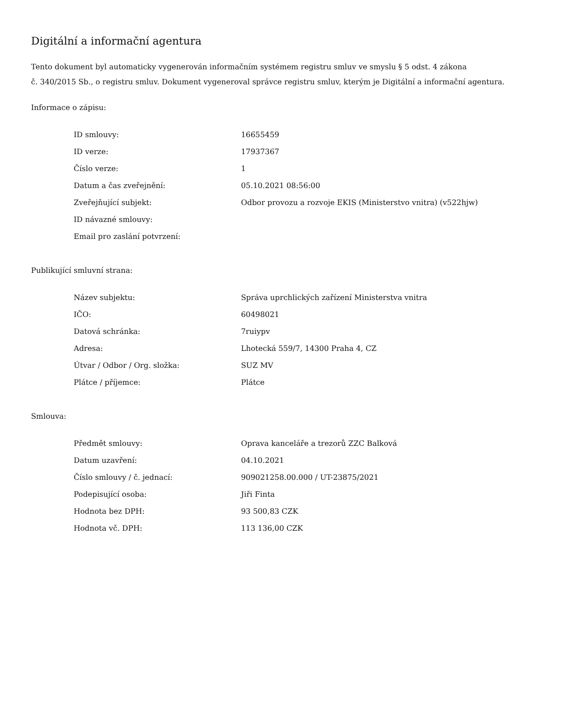Digitální a informační agentura
Tento dokument byl automaticky vygenerován informačním systémem registru smluv ve smyslu § 5 odst. 4 zákona
č. 340/2015 Sb., o registru smluv. Dokument vygeneroval správce registru smluv, kterým je Digitální a informační agentura.
Informace o zápisu:
| ID smlouvy: | 16655459 |
| ID verze: | 17937367 |
| Číslo verze: | 1 |
| Datum a čas zveřejnění: | 05.10.2021 08:56:00 |
| Zveřejňující subjekt: | Odbor provozu a rozvoje EKIS (Ministerstvo vnitra) (v522hjw) |
| ID návazné smlouvy: | |
| Email pro zaslání potvrzení: | |
Publikující smluvní strana:
| Název subjektu: | Správa uprchlických zařízení Ministerstva vnitra |
| IČO: | 60498021 |
| Datová schránka: | 7ruiypv |
| Adresa: | Lhotecká 559/7, 14300 Praha 4, CZ |
| Útvar / Odbor / Org. složka: | SUZ MV |
| Plátce / příjemce: | Plátce |
Smlouva:
| Předmět smlouvy: | Oprava kanceláře a trezorů ZZC Balková |
| Datum uzavření: | 04.10.2021 |
| Číslo smlouvy / č. jednací: | 909021258.00.000 / UT-23875/2021 |
| Podepisující osoba: | Jiři Finta |
| Hodnota bez DPH: | 93 500,83 CZK |
| Hodnota vč. DPH: | 113 136,00 CZK |